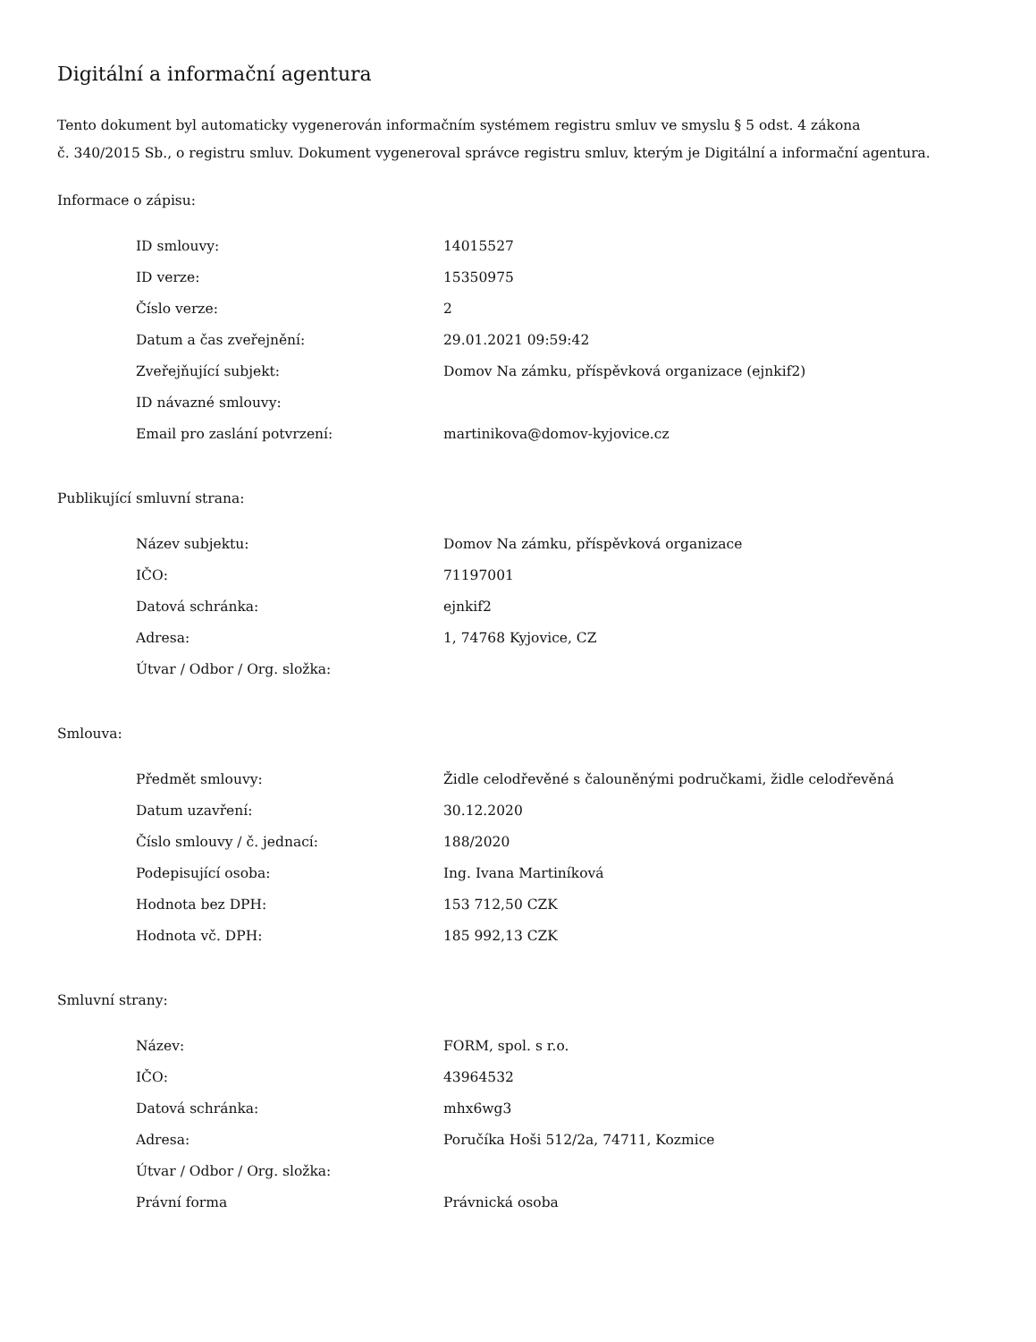Digitální a informační agentura
Tento dokument byl automaticky vygenerován informačním systémem registru smluv ve smyslu § 5 odst. 4 zákona
č. 340/2015 Sb., o registru smluv. Dokument vygeneroval správce registru smluv, kterým je Digitální a informační agentura.
Informace o zápisu:
| ID smlouvy: | 14015527 |
| ID verze: | 15350975 |
| Číslo verze: | 2 |
| Datum a čas zveřejnění: | 29.01.2021 09:59:42 |
| Zveřejňující subjekt: | Domov Na zámku, příspěvková organizace (ejnkif2) |
| ID návazné smlouvy: | |
| Email pro zaslání potvrzení: | martinikova@domov-kyjovice.cz |
Publikující smluvní strana:
| Název subjektu: | Domov Na zámku, příspěvková organizace |
| IČO: | 71197001 |
| Datová schránka: | ejnkif2 |
| Adresa: | 1, 74768 Kyjovice, CZ |
| Útvar / Odbor / Org. složka: | |
Smlouva:
| Předmět smlouvy: | Židle celodřevěné s čalouněnými područkami, židle celodřevěná |
| Datum uzavření: | 30.12.2020 |
| Číslo smlouvy / č. jednací: | 188/2020 |
| Podepisující osoba: | Ing. Ivana Martiníková |
| Hodnota bez DPH: | 153 712,50 CZK |
| Hodnota vč. DPH: | 185 992,13 CZK |
Smluvní strany:
| Název: | FORM, spol. s r.o. |
| IČO: | 43964532 |
| Datová schránka: | mhx6wg3 |
| Adresa: | Poručíka Hoši 512/2a, 74711, Kozmice |
| Útvar / Odbor / Org. složka: | |
| Právní forma | Právnická osoba |